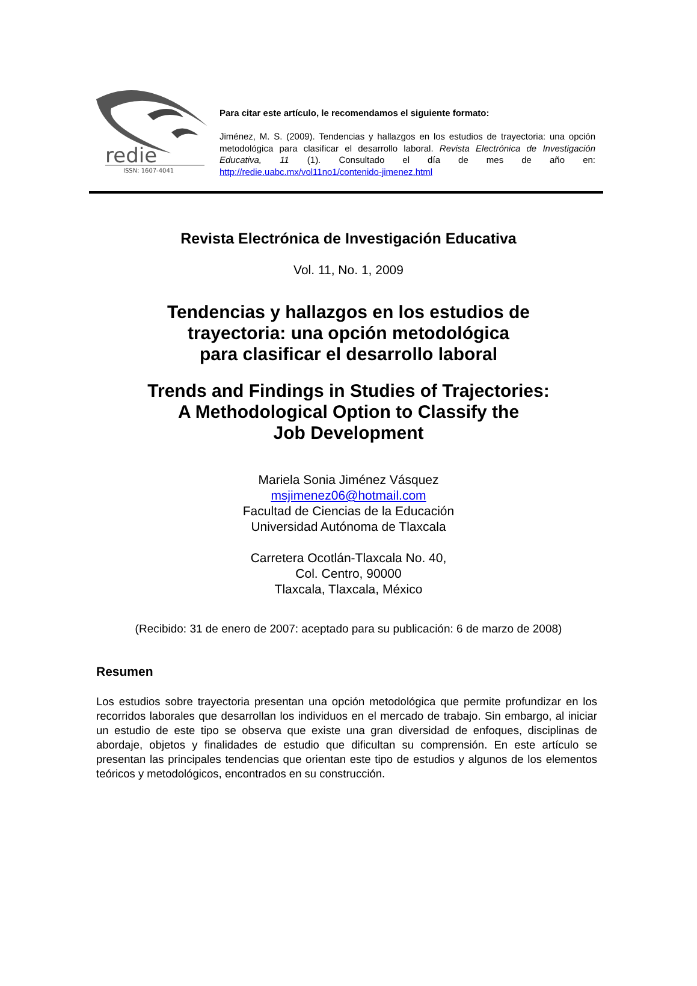redie
ISSN: 1607-4041
Para citar este artículo, le recomendamos el siguiente formato:
Jiménez, M. S. (2009). Tendencias y hallazgos en los estudios de trayectoria: una opción metodológica para clasificar el desarrollo laboral. Revista Electrónica de Investigación Educativa, 11 (1). Consultado el día de mes de año en: http://redie.uabc.mx/vol11no1/contenido-jimenez.html
Revista Electrónica de Investigación Educativa
Vol. 11, No. 1, 2009
Tendencias y hallazgos en los estudios de
trayectoria: una opción metodológica
para clasificar el desarrollo laboral
Trends and Findings in Studies of Trajectories:
A Methodological Option to Classify the
Job Development
Mariela Sonia Jiménez Vásquez
msjimenez06@hotmail.com
Facultad de Ciencias de la Educación
Universidad Autónoma de Tlaxcala
Carretera Ocotlán-Tlaxcala No. 40,
Col. Centro, 90000
Tlaxcala, Tlaxcala, México
(Recibido: 31 de enero de 2007: aceptado para su publicación: 6 de marzo de 2008)
Resumen
Los estudios sobre trayectoria presentan una opción metodológica que permite profundizar en los recorridos laborales que desarrollan los individuos en el mercado de trabajo. Sin embargo, al iniciar un estudio de este tipo se observa que existe una gran diversidad de enfoques, disciplinas de abordaje, objetos y finalidades de estudio que dificultan su comprensión. En este artículo se presentan las principales tendencias que orientan este tipo de estudios y algunos de los elementos teóricos y metodológicos, encontrados en su construcción.